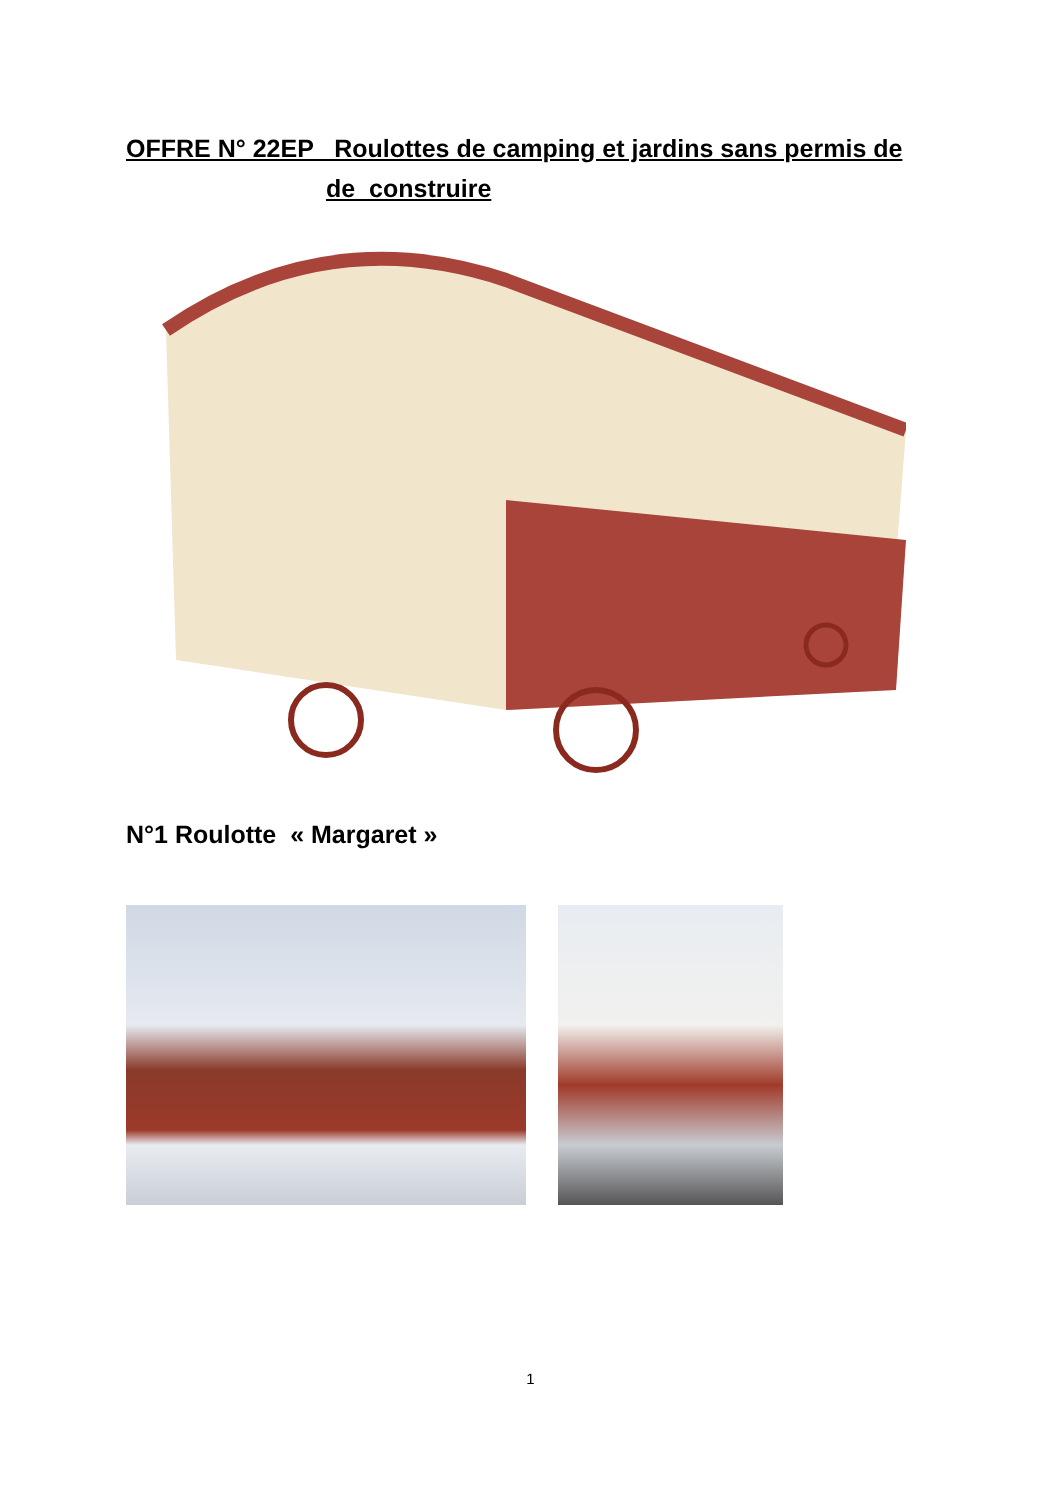OFFRE N° 22EP Roulottes de camping et jardins sans permis de
de construire
N°1 Roulotte « Margaret »
1